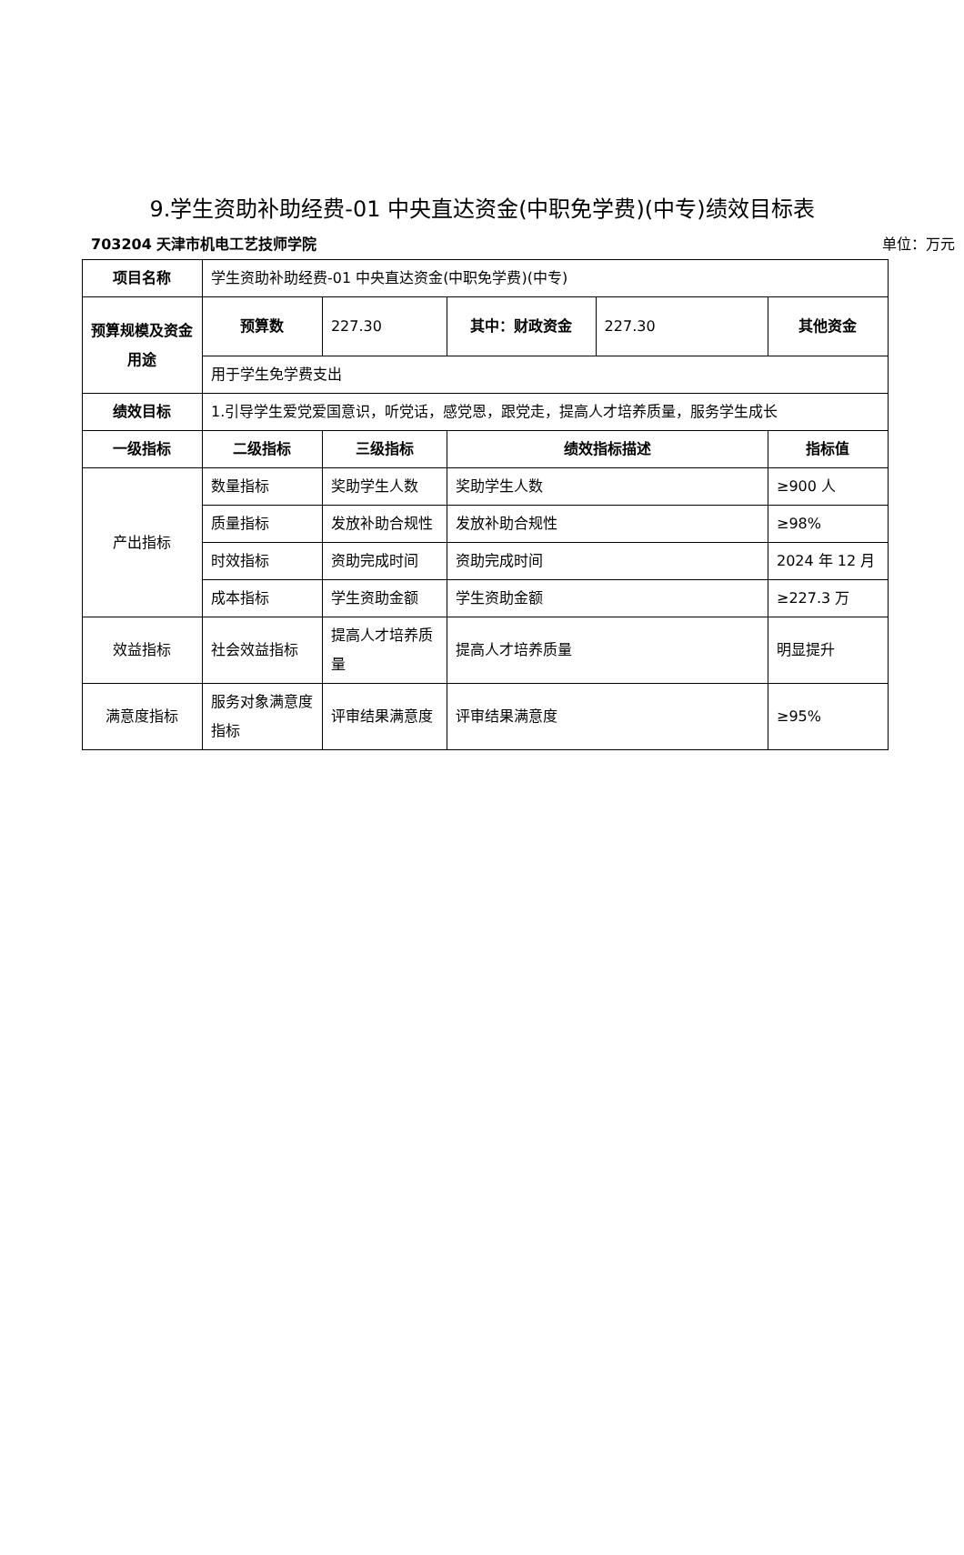9.学生资助补助经费-01 中央直达资金(中职免学费)(中专)绩效目标表
703204 天津市机电工艺技师学院 单位：万元
| 项目名称 | 学生资助补助经费-01 中央直达资金(中职免学费)(中专) | | | | |
| 预算规模及资金用途 | 预算数 | 227.30 | 其中：财政资金 | 227.30 | 其他资金 |
| | 用于学生免学费支出 | | | | |
| 绩效目标 | 1.引导学生爱党爱国意识，听党话，感党恩，跟党走，提高人才培养质量，服务学生成长 | | | | |
| 一级指标 | 二级指标 | 三级指标 | 绩效指标描述 | | 指标值 |
| 产出指标 | 数量指标 | 奖助学生人数 | 奖助学生人数 | | ≥900 人 |
| | 质量指标 | 发放补助合规性 | 发放补助合规性 | | ≥98% |
| | 时效指标 | 资助完成时间 | 资助完成时间 | | 2024 年 12 月 |
| | 成本指标 | 学生资助金额 | 学生资助金额 | | ≥227.3 万 |
| 效益指标 | 社会效益指标 | 提高人才培养质量 | 提高人才培养质量 | | 明显提升 |
| 满意度指标 | 服务对象满意度指标 | 评审结果满意度 | 评审结果满意度 | | ≥95% |